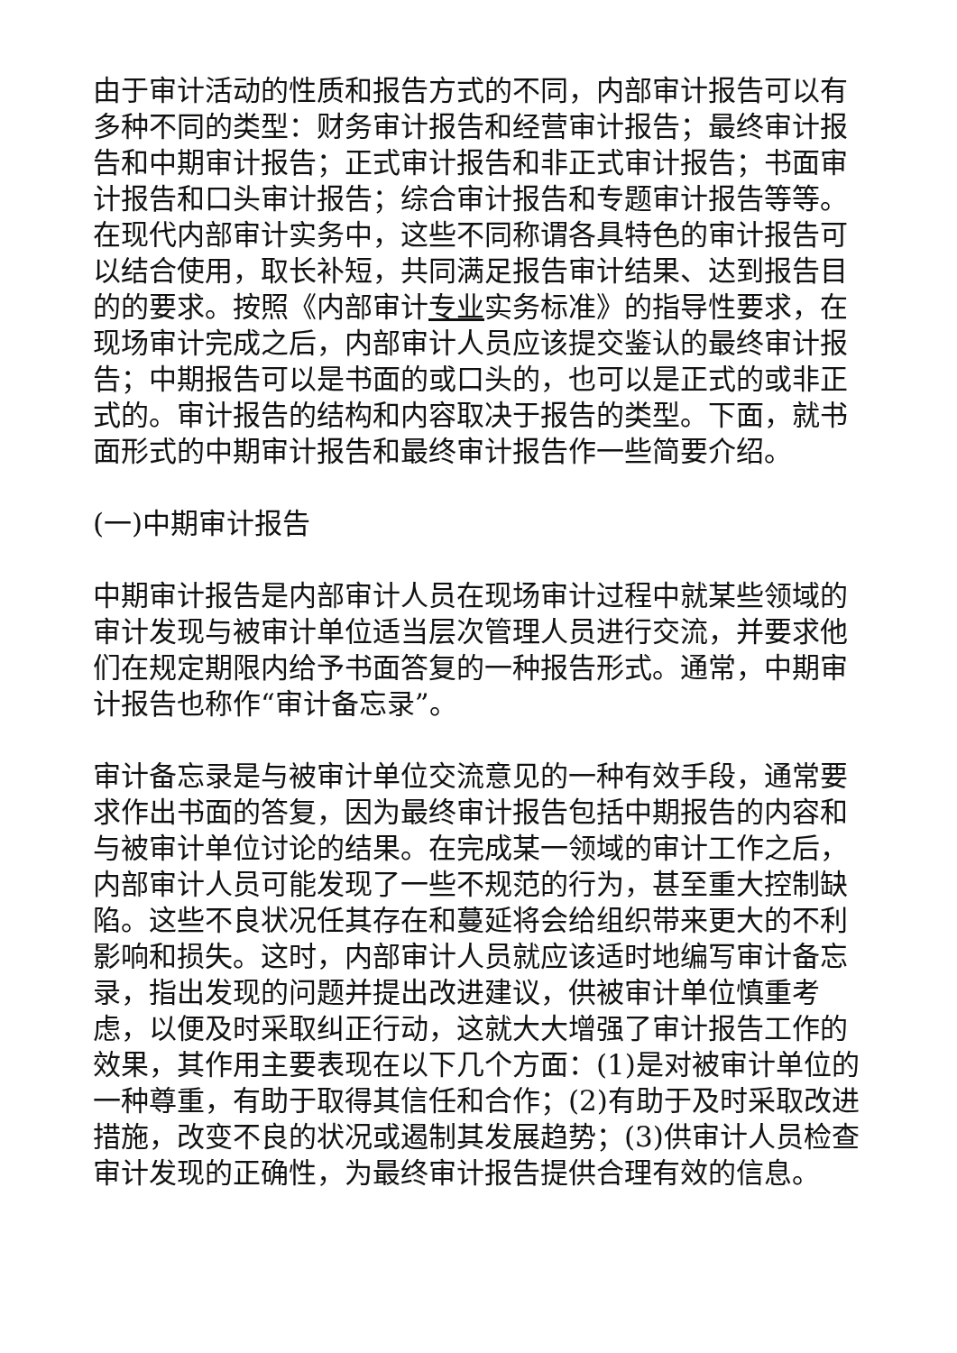由于审计活动的性质和报告方式的不同，内部审计报告可以有多种不同的类型：财务审计报告和经营审计报告；最终审计报告和中期审计报告；正式审计报告和非正式审计报告；书面审计报告和口头审计报告；综合审计报告和专题审计报告等等。在现代内部审计实务中，这些不同称谓各具特色的审计报告可以结合使用，取长补短，共同满足报告审计结果、达到报告目的的要求。按照《内部审计专业实务标准》的指导性要求，在现场审计完成之后，内部审计人员应该提交鉴认的最终审计报告；中期报告可以是书面的或口头的，也可以是正式的或非正式的。审计报告的结构和内容取决于报告的类型。下面，就书面形式的中期审计报告和最终审计报告作一些简要介绍。
(一)中期审计报告
中期审计报告是内部审计人员在现场审计过程中就某些领域的审计发现与被审计单位适当层次管理人员进行交流，并要求他们在规定期限内给予书面答复的一种报告形式。通常，中期审计报告也称作“审计备忘录”。
审计备忘录是与被审计单位交流意见的一种有效手段，通常要求作出书面的答复，因为最终审计报告包括中期报告的内容和与被审计单位讨论的结果。在完成某一领域的审计工作之后，内部审计人员可能发现了一些不规范的行为，甚至重大控制缺陷。这些不良状况任其存在和蔓延将会给组织带来更大的不利影响和损失。这时，内部审计人员就应该适时地编写审计备忘录，指出发现的问题并提出改进建议，供被审计单位慎重考虑，以便及时采取纠正行动，这就大大增强了审计报告工作的效果，其作用主要表现在以下几个方面：(1)是对被审计单位的一种尊重，有助于取得其信任和合作；(2)有助于及时采取改进措施，改变不良的状况或遏制其发展趋势；(3)供审计人员检查审计发现的正确性，为最终审计报告提供合理有效的信息。